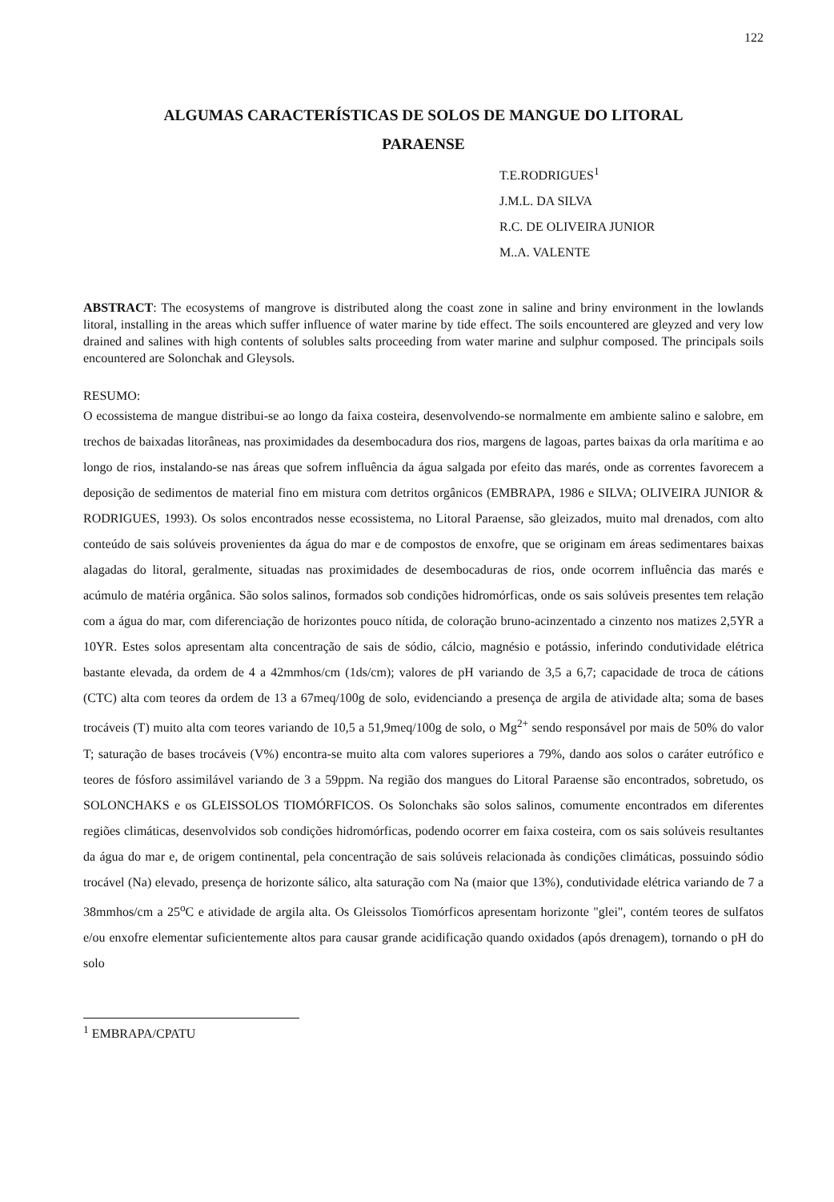122
ALGUMAS CARACTERÍSTICAS DE SOLOS DE MANGUE DO LITORAL
PARAENSE
T.E.RODRIGUES<sup>1</sup>
J.M.L. DA SILVA
R.C. DE OLIVEIRA JUNIOR
M..A. VALENTE
ABSTRACT: The ecosystems of mangrove is distributed along the coast zone in saline and briny environment in the lowlands litoral, installing in the areas which suffer influence of water marine by tide effect. The soils encountered are gleyzed and very low drained and salines with high contents of solubles salts proceeding from water marine and sulphur composed. The principals soils encountered are Solonchak and Gleysols.
RESUMO:
O ecossistema de mangue distribui-se ao longo da faixa costeira, desenvolvendo-se normalmente em ambiente salino e salobre, em trechos de baixadas litorâneas, nas proximidades da desembocadura dos rios, margens de lagoas, partes baixas da orla marítima e ao longo de rios, instalando-se nas áreas que sofrem influência da água salgada por efeito das marés, onde as correntes favorecem a deposição de sedimentos de material fino em mistura com detritos orgânicos (EMBRAPA, 1986 e SILVA; OLIVEIRA JUNIOR & RODRIGUES, 1993). Os solos encontrados nesse ecossistema, no Litoral Paraense, são gleizados, muito mal drenados, com alto conteúdo de sais solúveis provenientes da água do mar e de compostos de enxofre, que se originam em áreas sedimentares baixas alagadas do litoral, geralmente, situadas nas proximidades de desembocaduras de rios, onde ocorrem influência das marés e acúmulo de matéria orgânica. São solos salinos, formados sob condições hidromórficas, onde os sais solúveis presentes tem relação com a água do mar, com diferenciação de horizontes pouco nítida, de coloração bruno-acinzentado a cinzento nos matizes 2,5YR a 10YR. Estes solos apresentam alta concentração de sais de sódio, cálcio, magnésio e potássio, inferindo condutividade elétrica bastante elevada, da ordem de 4 a 42mmhos/cm (1ds/cm); valores de pH variando de 3,5 a 6,7; capacidade de troca de cátions (CTC) alta com teores da ordem de 13 a 67meq/100g de solo, evidenciando a presença de argila de atividade alta; soma de bases trocáveis (T) muito alta com teores variando de 10,5 a 51,9meq/100g de solo, o Mg<sup>2+</sup> sendo responsável por mais de 50% do valor T; saturação de bases trocáveis (V%) encontra-se muito alta com valores superiores a 79%, dando aos solos o caráter eutrófico e teores de fósforo assimilável variando de 3 a 59ppm. Na região dos mangues do Litoral Paraense são encontrados, sobretudo, os SOLONCHAKS e os GLEISSOLOS TIOMÓRFICOS. Os Solonchaks são solos salinos, comumente encontrados em diferentes regiões climáticas, desenvolvidos sob condições hidromórficas, podendo ocorrer em faixa costeira, com os sais solúveis resultantes da água do mar e, de origem continental, pela concentração de sais solúveis relacionada às condições climáticas, possuindo sódio trocável (Na) elevado, presença de horizonte sálico, alta saturação com Na (maior que 13%), condutividade elétrica variando de 7 a 38mmhos/cm a 25<sup>o</sup>C e atividade de argila alta. Os Gleissolos Tiomórficos apresentam horizonte "glei", contém teores de sulfatos e/ou enxofre elementar suficientemente altos para causar grande acidificação quando oxidados (após drenagem), tornando o pH do solo
<sup>1</sup> EMBRAPA/CPATU